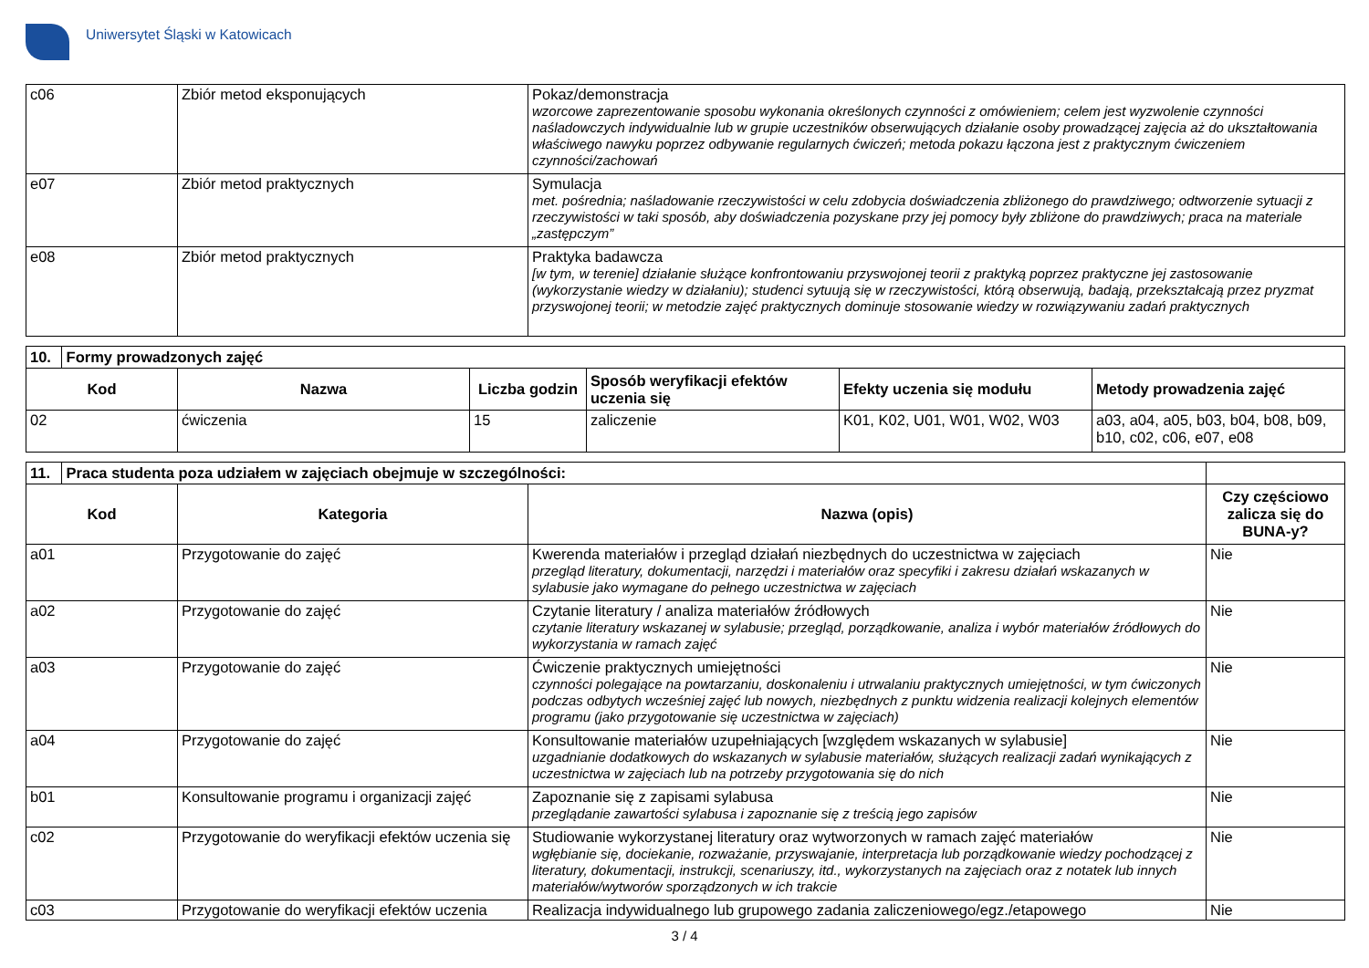Uniwersytet Śląski w Katowicach
| c06 | Zbiór metod eksponujących | Pokaz/demonstracja wzorcowe zaprezentowanie sposobu wykonania określonych czynności z omówieniem; celem jest wyzwolenie czynności naśladowczych indywidualnie lub w grupie uczestników obserwujących działanie osoby prowadzącej zajęcia aż do ukształtowania właściwego nawyku poprzez odbywanie regularnych ćwiczeń; metoda pokazu łączona jest z praktycznym ćwiczeniem czynności/zachowań |
| e07 | Zbiór metod praktycznych | Symulacja met. pośrednia; naśladowanie rzeczywistości w celu zdobycia doświadczenia zbliżonego do prawdziwego; odtworzenie sytuacji z rzeczywistości w taki sposób, aby doświadczenia pozyskane przy jej pomocy były zbliżone do prawdziwych; praca na materiale „zastępczym” |
| e08 | Zbiór metod praktycznych | Praktyka badawcza [w tym, w terenie] działanie służące konfrontowaniu przyswojonej teorii z praktyką poprzez praktyczne jej zastosowanie (wykorzystanie wiedzy w działaniu); studenci sytuują się w rzeczywistości, którą obserwują, badają, przekształcają przez pryzmat przyswojonej teorii; w metodzie zajęć praktycznych dominuje stosowanie wiedzy w rozwiązywaniu zadań praktycznych |
| 10. Formy prowadzonych zajęć | | | | | |
| Kod | Nazwa | Liczba godzin | Sposób weryfikacji efektów uczenia się | Efekty uczenia się modułu | Metody prowadzenia zajęć |
| 02 | ćwiczenia | 15 | zaliczenie | K01, K02, U01, W01, W02, W03 | a03, a04, a05, b03, b04, b08, b09, b10, c02, c06, e07, e08 |
| 11. Praca studenta poza udziałem w zajęciach obejmuje w szczególności: | | | |
| Kod | Kategoria | Nazwa (opis) | Czy częściowo zalicza się do BUNA-y? |
| a01 | Przygotowanie do zajęć | Kwerenda materiałów i przegląd działań niezbędnych do uczestnictwa w zajęciach przegląd literatury, dokumentacji, narzędzi i materiałów oraz specyfiki i zakresu działań wskazanych w sylabusie jako wymagane do pełnego uczestnictwa w zajęciach | Nie |
| a02 | Przygotowanie do zajęć | Czytanie literatury / analiza materiałów źródłowych czytanie literatury wskazanej w sylabusie; przegląd, porządkowanie, analiza i wybór materiałów źródłowych do wykorzystania w ramach zajęć | Nie |
| a03 | Przygotowanie do zajęć | Ćwiczenie praktycznych umiejętności czynności polegające na powtarzaniu, doskonaleniu i utrwalaniu praktycznych umiejętności, w tym ćwiczonych podczas odbytych wcześniej zajęć lub nowych, niezbędnych z punktu widzenia realizacji kolejnych elementów programu (jako przygotowanie się uczestnictwa w zajęciach) | Nie |
| a04 | Przygotowanie do zajęć | Konsultowanie materiałów uzupełniających [względem wskazanych w sylabusie] uzgadnianie dodatkowych do wskazanych w sylabusie materiałów, służących realizacji zadań wynikających z uczestnictwa w zajęciach lub na potrzeby przygotowania się do nich | Nie |
| b01 | Konsultowanie programu i organizacji zajęć | Zapoznanie się z zapisami sylabusa przeglądanie zawartości sylabusa i zapoznanie się z treścią jego zapisów | Nie |
| c02 | Przygotowanie do weryfikacji efektów uczenia się | Studiowanie wykorzystanej literatury oraz wytworzonych w ramach zajęć materiałów wgłębianie się, dociekanie, rozważanie, przyswajanie, interpretacja lub porządkowanie wiedzy pochodzącej z literatury, dokumentacji, instrukcji, scenariuszy, itd., wykorzystanych na zajęciach oraz z notatek lub innych materiałów/wytworów sporządzonych w ich trakcie | Nie |
| c03 | Przygotowanie do weryfikacji efektów uczenia | Realizacja indywidualnego lub grupowego zadania zaliczeniowego/egz./etapowego | Nie |
3 / 4